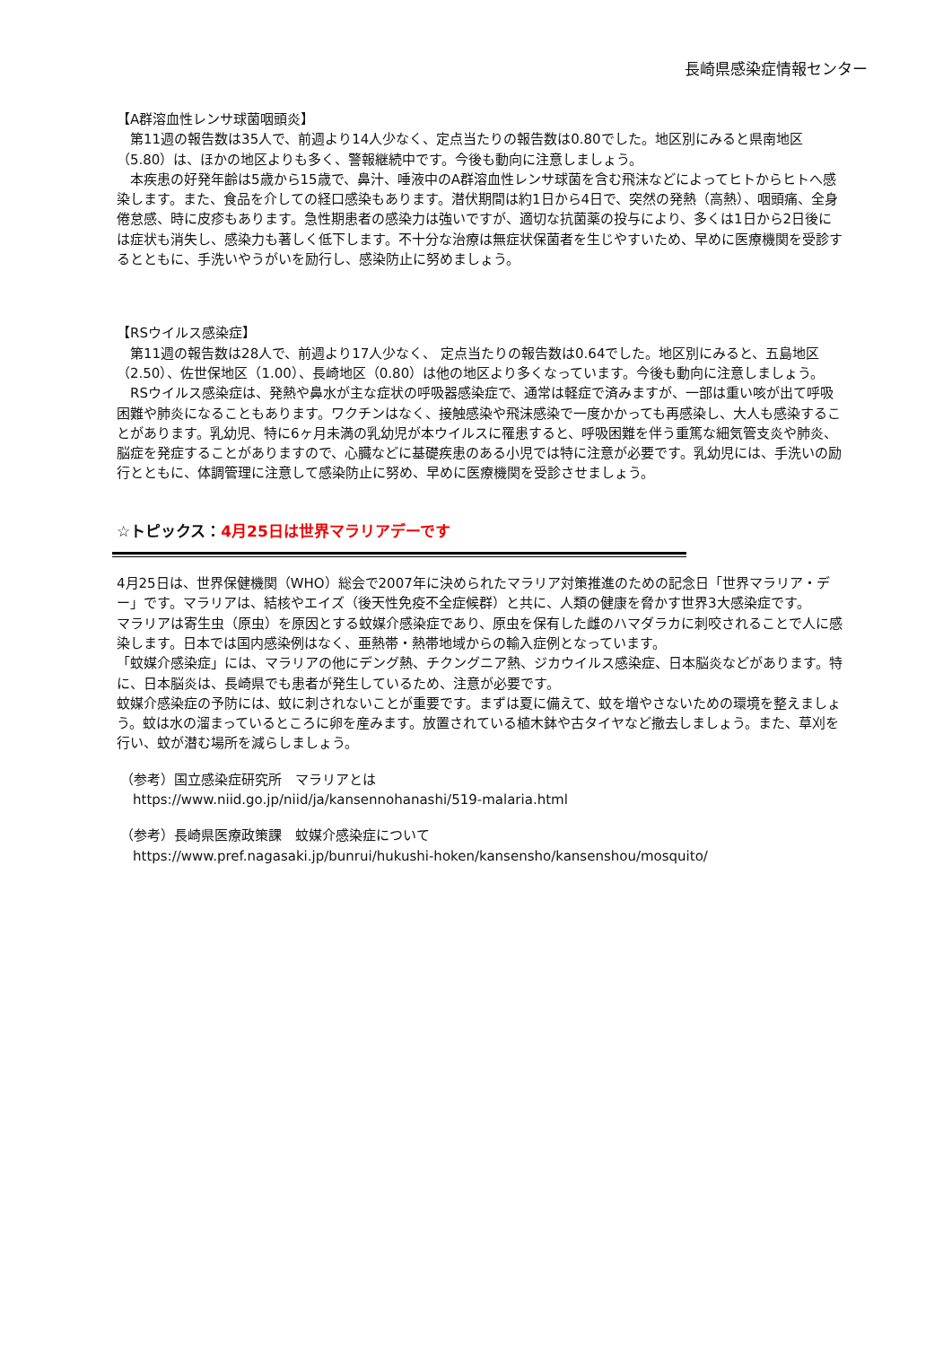長崎県感染症情報センター
【A群溶血性レンサ球菌咽頭炎】
　第11週の報告数は35人で、前週より14人少なく、定点当たりの報告数は0.80でした。地区別にみると県南地区（5.80）は、ほかの地区よりも多く、警報継続中です。今後も動向に注意しましょう。
　本疾患の好発年齢は5歳から15歳で、鼻汁、唾液中のA群溶血性レンサ球菌を含む飛沫などによってヒトからヒトへ感染します。また、食品を介しての経口感染もあります。潜伏期間は約1日から4日で、突然の発熱（高熱）、咽頭痛、全身倦怠感、時に皮疹もあります。急性期患者の感染力は強いですが、適切な抗菌薬の投与により、多くは1日から2日後には症状も消失し、感染力も著しく低下します。不十分な治療は無症状保菌者を生じやすいため、早めに医療機関を受診するとともに、手洗いやうがいを励行し、感染防止に努めましょう。
【RSウイルス感染症】
　第11週の報告数は28人で、前週より17人少なく、 定点当たりの報告数は0.64でした。地区別にみると、五島地区（2.50）、佐世保地区（1.00）、長崎地区（0.80）は他の地区より多くなっています。今後も動向に注意しましょう。
　RSウイルス感染症は、発熱や鼻水が主な症状の呼吸器感染症で、通常は軽症で済みますが、一部は重い咳が出て呼吸困難や肺炎になることもあります。ワクチンはなく、接触感染や飛沫感染で一度かかっても再感染し、大人も感染することがあります。乳幼児、特に6ヶ月未満の乳幼児が本ウイルスに罹患すると、呼吸困難を伴う重篤な細気管支炎や肺炎、脳症を発症することがありますので、心臓などに基礎疾患のある小児では特に注意が必要です。乳幼児には、手洗いの励行とともに、体調管理に注意して感染防止に努め、早めに医療機関を受診させましょう。
☆トピックス：4月25日は世界マラリアデーです
4月25日は、世界保健機関（WHO）総会で2007年に決められたマラリア対策推進のための記念日「世界マラリア・デー」です。マラリアは、結核やエイズ（後天性免疫不全症候群）と共に、人類の健康を脅かす世界3大感染症です。
マラリアは寄生虫（原虫）を原因とする蚊媒介感染症であり、原虫を保有した雌のハマダラカに刺咬されることで人に感染します。日本では国内感染例はなく、亜熱帯・熱帯地域からの輸入症例となっています。
「蚊媒介感染症」には、マラリアの他にデング熱、チクングニア熱、ジカウイルス感染症、日本脳炎などがあります。特に、日本脳炎は、長崎県でも患者が発生しているため、注意が必要です。
蚊媒介感染症の予防には、蚊に刺されないことが重要です。まずは夏に備えて、蚊を増やさないための環境を整えましょう。蚊は水の溜まっているところに卵を産みます。放置されている植木鉢や古タイヤなど撤去しましょう。また、草刈を行い、蚊が潜む場所を減らしましょう。
（参考）国立感染症研究所　マラリアとは
https://www.niid.go.jp/niid/ja/kansennohanashi/519-malaria.html
（参考）長崎県医療政策課　蚊媒介感染症について
https://www.pref.nagasaki.jp/bunrui/hukushi-hoken/kansensho/kansenshou/mosquito/